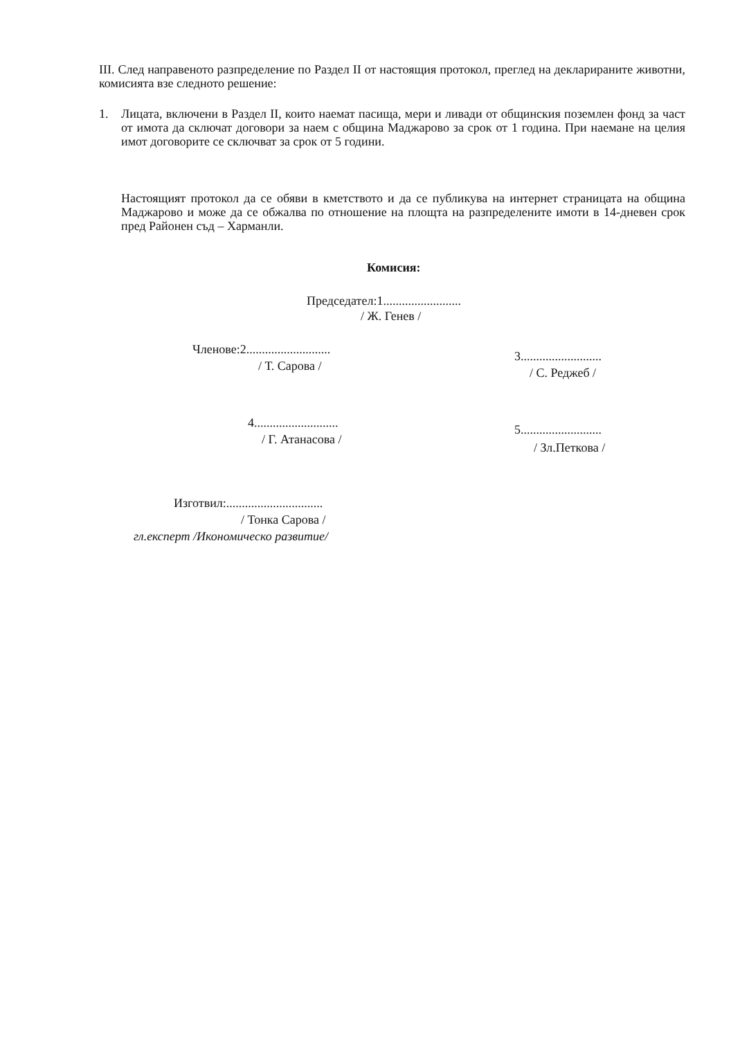III. След направеното разпределение по Раздел II от настоящия протокол, преглед на декларираните животни, комисията взе следното решение:
1.
Лицата, включени в Раздел II, които наемат пасища, мери и ливади от общинския поземлен фонд за част от имота да сключат договори за наем с община Маджарово за срок от 1 година. При наемане на целия имот договорите се сключват за срок от 5 години.
Настоящият протокол да се обяви в кметството и да се публикува на интернет страницата на община Маджарово и може да се обжалва по отношение на площта на разпределените имоти в 14-дневен срок пред Районен съд – Харманли.
Комисия:
Председател:1.........................
/ Ж. Генев /
Членове:2...........................
/ Т. Сарова /
3..........................
/ С. Реджеб /
4...........................
/ Г. Атанасова /
5..........................
/ Зл.Петкова /
Изготвил:...............................
/ Тонка Сарова /
гл.експерт /Икономическо развитие/